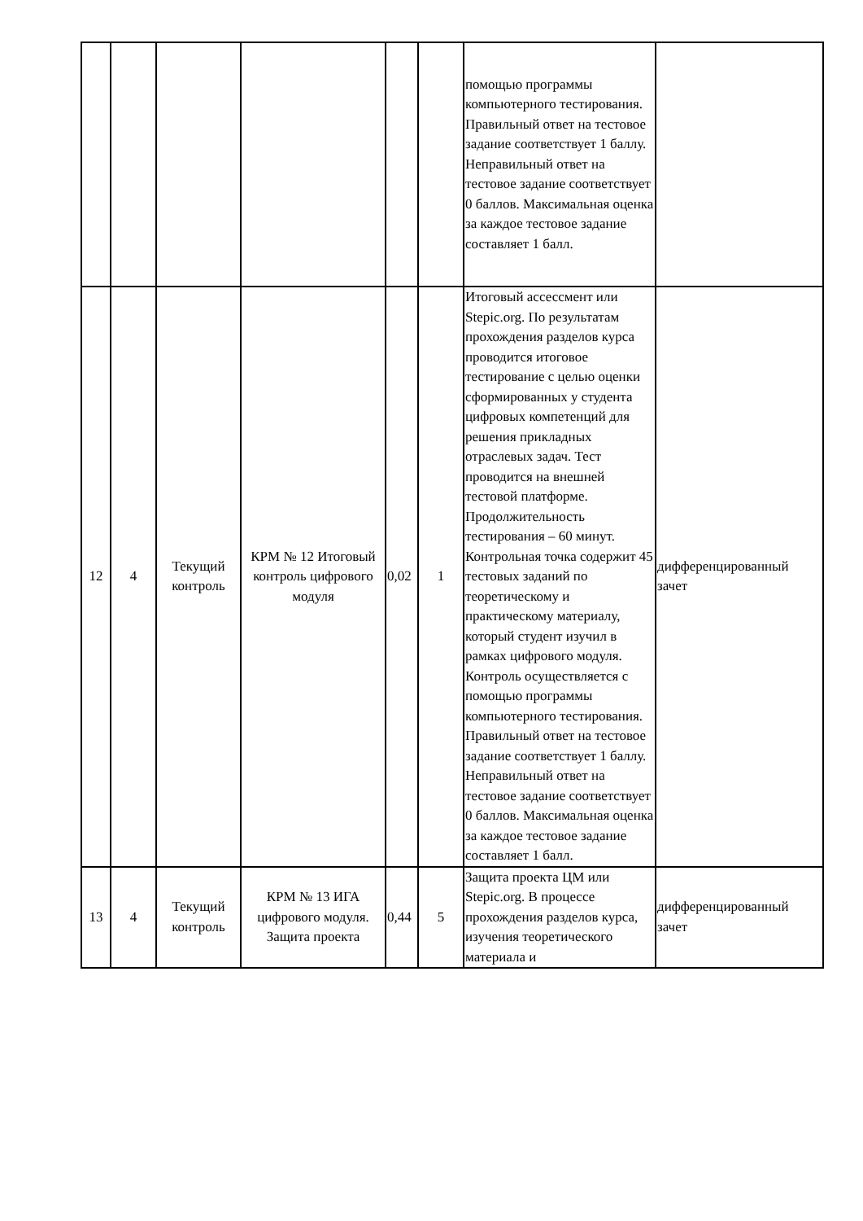| | | | | | | помощью программы компьютерного тестирования. Правильный ответ на тестовое задание соответствует 1 баллу. Неправильный ответ на тестовое задание соответствует 0 баллов. Максимальная оценка за каждое тестовое задание составляет 1 балл. | |
| 12 | 4 | Текущий контроль | КРМ № 12 Итоговый контроль цифрового модуля | 0,02 | 1 | Итоговый ассессмент или Stepic.org. По результатам прохождения разделов курса проводится итоговое тестирование с целью оценки сформированных у студента цифровых компетенций для решения прикладных отраслевых задач. Тест проводится на внешней тестовой платформе. Продолжительность тестирования – 60 минут. Контрольная точка содержит 45 тестовых заданий по теоретическому и практическому материалу, который студент изучил в рамках цифрового модуля. Контроль осуществляется с помощью программы компьютерного тестирования. Правильный ответ на тестовое задание соответствует 1 баллу. Неправильный ответ на тестовое задание соответствует 0 баллов. Максимальная оценка за каждое тестовое задание составляет 1 балл. | дифференцированный зачет |
| 13 | 4 | Текущий контроль | КРМ № 13 ИГА цифрового модуля. Защита проекта | 0,44 | 5 | Защита проекта ЦМ или Stepic.org. В процессе прохождения разделов курса, изучения теоретического материала и | дифференцированный зачет |